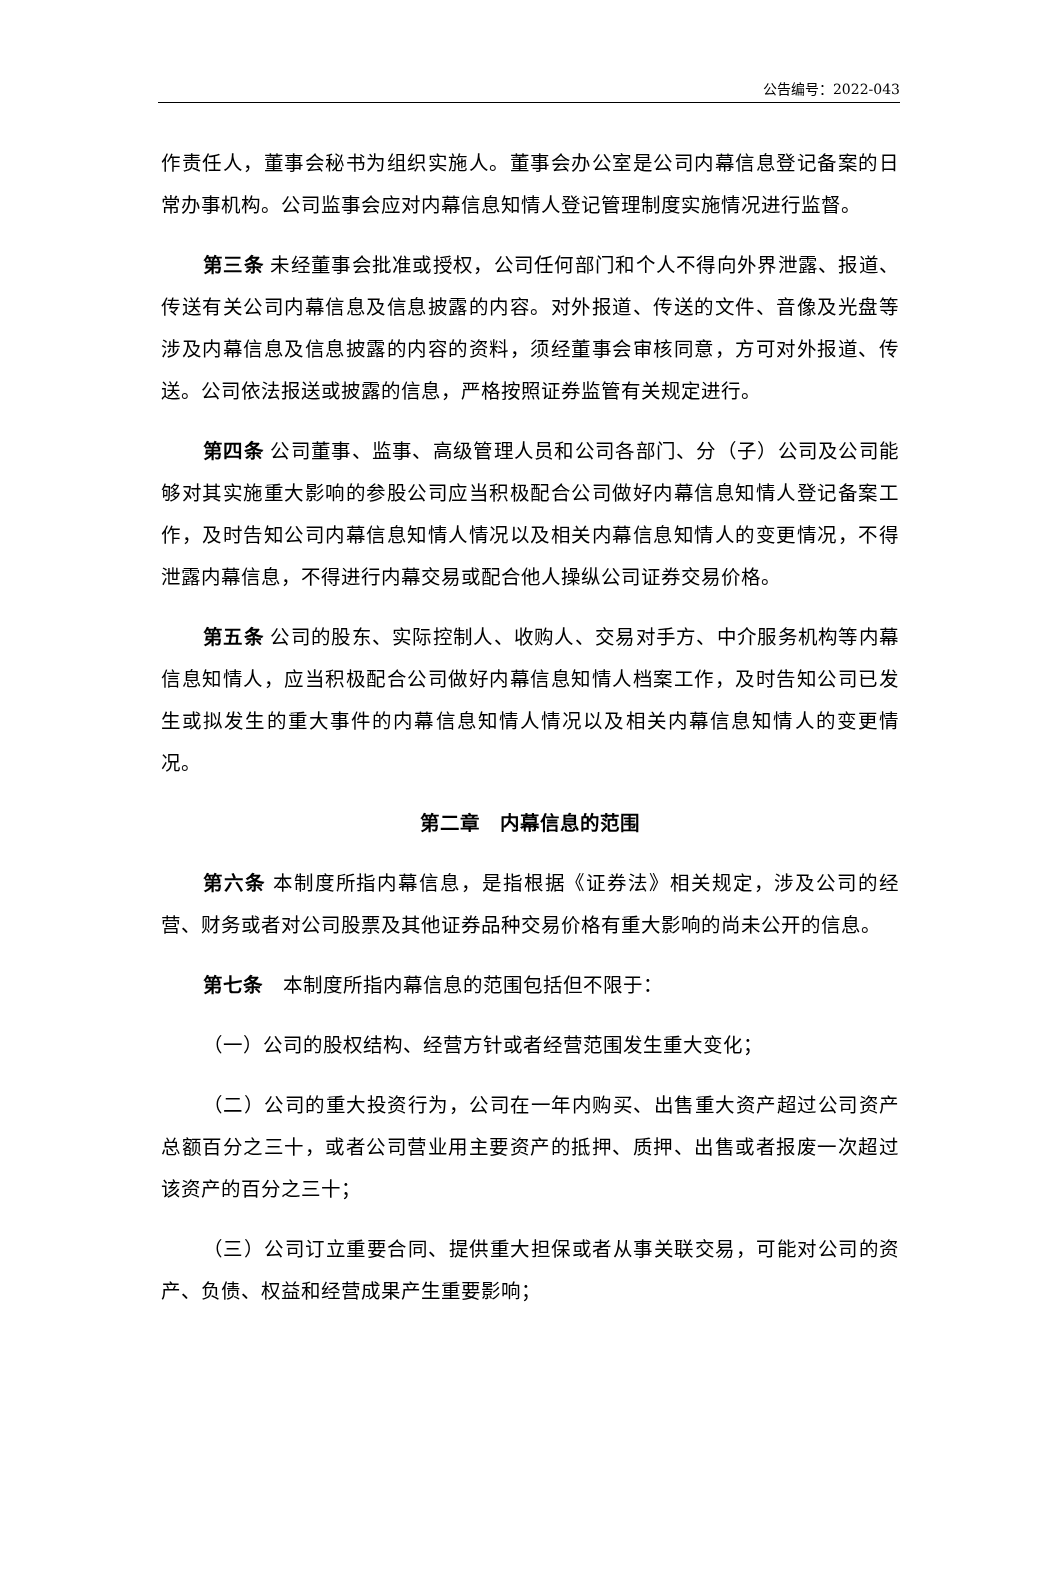公告编号：2022-043
作责任人，董事会秘书为组织实施人。董事会办公室是公司内幕信息登记备案的日常办事机构。公司监事会应对内幕信息知情人登记管理制度实施情况进行监督。
第三条 未经董事会批准或授权，公司任何部门和个人不得向外界泄露、报道、传送有关公司内幕信息及信息披露的内容。对外报道、传送的文件、音像及光盘等涉及内幕信息及信息披露的内容的资料，须经董事会审核同意，方可对外报道、传送。公司依法报送或披露的信息，严格按照证券监管有关规定进行。
第四条 公司董事、监事、高级管理人员和公司各部门、分（子）公司及公司能够对其实施重大影响的参股公司应当积极配合公司做好内幕信息知情人登记备案工作，及时告知公司内幕信息知情人情况以及相关内幕信息知情人的变更情况，不得泄露内幕信息，不得进行内幕交易或配合他人操纵公司证券交易价格。
第五条 公司的股东、实际控制人、收购人、交易对手方、中介服务机构等内幕信息知情人，应当积极配合公司做好内幕信息知情人档案工作，及时告知公司已发生或拟发生的重大事件的内幕信息知情人情况以及相关内幕信息知情人的变更情况。
第二章　内幕信息的范围
第六条 本制度所指内幕信息，是指根据《证券法》相关规定，涉及公司的经营、财务或者对公司股票及其他证券品种交易价格有重大影响的尚未公开的信息。
第七条　本制度所指内幕信息的范围包括但不限于：
（一）公司的股权结构、经营方针或者经营范围发生重大变化；
（二）公司的重大投资行为，公司在一年内购买、出售重大资产超过公司资产总额百分之三十，或者公司营业用主要资产的抵押、质押、出售或者报废一次超过该资产的百分之三十；
（三）公司订立重要合同、提供重大担保或者从事关联交易，可能对公司的资产、负债、权益和经营成果产生重要影响；